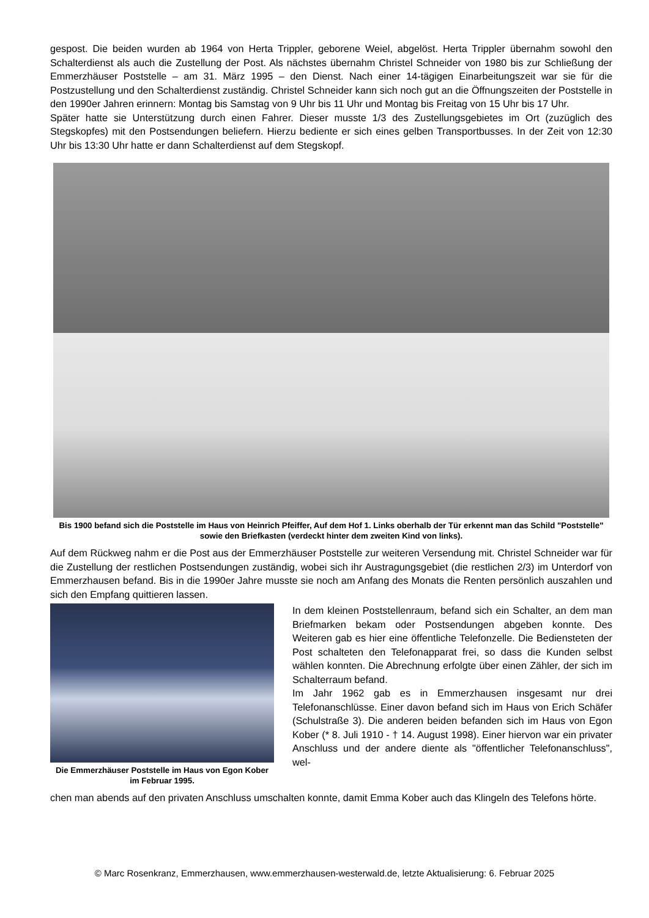gespost. Die beiden wurden ab 1964 von Herta Trippler, geborene Weiel, abgelöst. Herta Trippler übernahm sowohl den Schalterdienst als auch die Zustellung der Post. Als nächstes übernahm Christel Schneider von 1980 bis zur Schließung der Emmerzhäuser Poststelle – am 31. März 1995 – den Dienst. Nach einer 14-tägigen Einarbeitungszeit war sie für die Postzustellung und den Schalterdienst zuständig. Christel Schneider kann sich noch gut an die Öffnungszeiten der Poststelle in den 1990er Jahren erinnern: Montag bis Samstag von 9 Uhr bis 11 Uhr und Montag bis Freitag von 15 Uhr bis 17 Uhr.
Später hatte sie Unterstützung durch einen Fahrer. Dieser musste 1/3 des Zustellungsgebietes im Ort (zuzüglich des Stegskopfes) mit den Postsendungen beliefern. Hierzu bediente er sich eines gelben Transportbusses. In der Zeit von 12:30 Uhr bis 13:30 Uhr hatte er dann Schalterdienst auf dem Stegskopf.
Bis 1900 befand sich die Poststelle im Haus von Heinrich Pfeiffer, Auf dem Hof 1. Links oberhalb der Tür erkennt man das Schild "Poststelle" sowie den Briefkasten (verdeckt hinter dem zweiten Kind von links).
Auf dem Rückweg nahm er die Post aus der Emmerzhäuser Poststelle zur weiteren Versendung mit. Christel Schneider war für die Zustellung der restlichen Postsendungen zuständig, wobei sich ihr Austragungsgebiet (die restlichen 2/3) im Unterdorf von Emmerzhausen befand. Bis in die 1990er Jahre musste sie noch am Anfang des Monats die Renten persönlich auszahlen und sich den Empfang quittieren lassen.
Die Emmerzhäuser Poststelle im Haus von Egon Kober im Februar 1995.
In dem kleinen Poststellenraum, befand sich ein Schalter, an dem man Briefmarken bekam oder Postsendungen abgeben konnte. Des Weiteren gab es hier eine öffentliche Telefonzelle. Die Bediensteten der Post schalteten den Telefonapparat frei, so dass die Kunden selbst wählen konnten. Die Abrechnung erfolgte über einen Zähler, der sich im Schalterraum befand.
Im Jahr 1962 gab es in Emmerzhausen insgesamt nur drei Telefonanschlüsse. Einer davon befand sich im Haus von Erich Schäfer (Schulstraße 3). Die anderen beiden befanden sich im Haus von Egon Kober (* 8. Juli 1910 - † 14. August 1998). Einer hiervon war ein privater Anschluss und der andere diente als "öffentlicher Telefonanschluss", wel-
chen man abends auf den privaten Anschluss umschalten konnte, damit Emma Kober auch das Klingeln des Telefons hörte.
© Marc Rosenkranz, Emmerzhausen, www.emmerzhausen-westerwald.de, letzte Aktualisierung: 6. Februar 2025